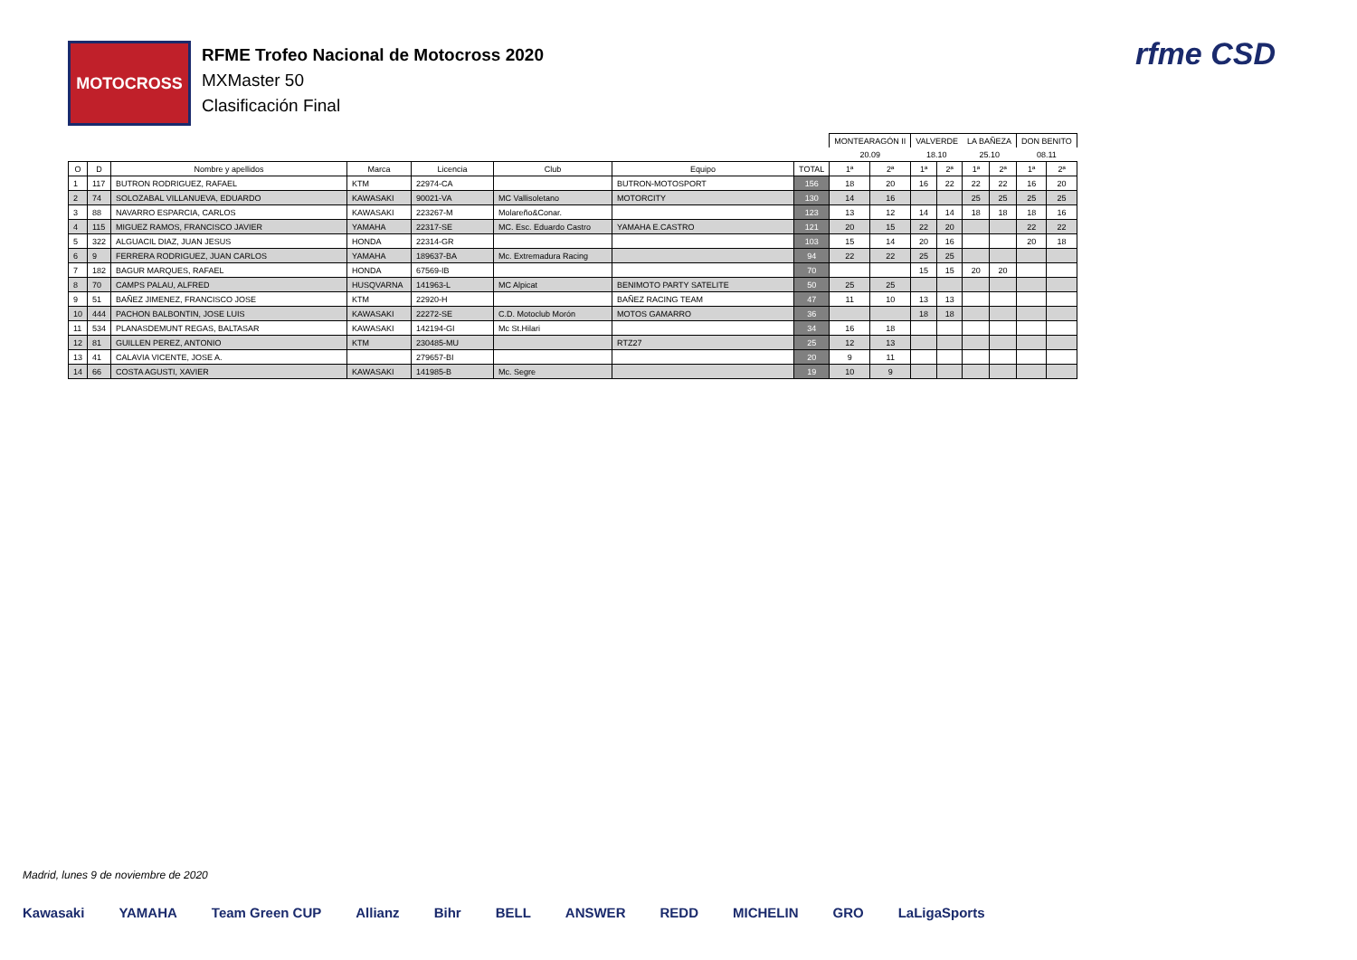MOTOCROSS
RFME Trofeo Nacional de Motocross 2020
MXMaster 50
Clasificación Final
rfme CSD
| | | | | | | | | MONTEARAGÓN II | | VALVERDE | | LA BAÑEZA | | DON BENITO | |
| | | | | | | | | 20.09 | | 18.10 | | 25.10 | | 08.11 | |
| O | D | Nombre y apellidos | Marca | Licencia | Club | Equipo | TOTAL | 1ª | 2ª | 1ª | 2ª | 1ª | 2ª | 1ª | 2ª |
| 1 | 117 | BUTRON RODRIGUEZ, RAFAEL | KTM | 22974-CA | | BUTRON-MOTOSPORT | 156 | 18 | 20 | 16 | 22 | 22 | 22 | 16 | 20 |
| 2 | 74 | SOLOZABAL VILLANUEVA, EDUARDO | KAWASAKI | 90021-VA | MC Vallisoletano | MOTORCITY | 130 | 14 | 16 | | | 25 | 25 | 25 | 25 |
| 3 | 88 | NAVARRO ESPARCIA, CARLOS | KAWASAKI | 223267-M | Molareño&Conar. | | 123 | 13 | 12 | 14 | 14 | 18 | 18 | 18 | 16 |
| 4 | 115 | MIGUEZ RAMOS, FRANCISCO JAVIER | YAMAHA | 22317-SE | MC. Esc. Eduardo Castro | YAMAHA E.CASTRO | 121 | 20 | 15 | 22 | 20 | | | 22 | 22 |
| 5 | 322 | ALGUACIL DIAZ, JUAN JESUS | HONDA | 22314-GR | | | 103 | 15 | 14 | 20 | 16 | | | 20 | 18 |
| 6 | 9 | FERRERA RODRIGUEZ, JUAN CARLOS | YAMAHA | 189637-BA | Mc. Extremadura Racing | | 94 | 22 | 22 | 25 | 25 | | | | |
| 7 | 182 | BAGUR MARQUES, RAFAEL | HONDA | 67569-IB | | | 70 | | | 15 | 15 | 20 | 20 | | |
| 8 | 70 | CAMPS PALAU, ALFRED | HUSQVARNA | 141963-L | MC Alpicat | BENIMOTO PARTY SATELITE | 50 | 25 | 25 | | | | | | |
| 9 | 51 | BAÑEZ JIMENEZ, FRANCISCO JOSE | KTM | 22920-H | | BAÑEZ RACING TEAM | 47 | 11 | 10 | 13 | 13 | | | | |
| 10 | 444 | PACHON BALBONTIN, JOSE LUIS | KAWASAKI | 22272-SE | C.D. Motoclub Morón | MOTOS GAMARRO | 36 | | | 18 | 18 | | | | |
| 11 | 534 | PLANASDEMUNT REGAS, BALTASAR | KAWASAKI | 142194-GI | Mc St.Hilari | | 34 | 16 | 18 | | | | | | |
| 12 | 81 | GUILLEN PEREZ, ANTONIO | KTM | 230485-MU | | RTZ27 | 25 | 12 | 13 | | | | | | |
| 13 | 41 | CALAVIA VICENTE, JOSE A. | | 279657-BI | | | 20 | 9 | 11 | | | | | | |
| 14 | 66 | COSTA AGUSTI, XAVIER | KAWASAKI | 141985-B | Mc. Segre | | 19 | 10 | 9 | | | | | | |
Madrid, lunes 9 de noviembre de 2020
Kawasaki YAMAHA Team Green CUP Allianz Bihr BELL ANSWER REDD MICHELIN GRO LaLigaSports